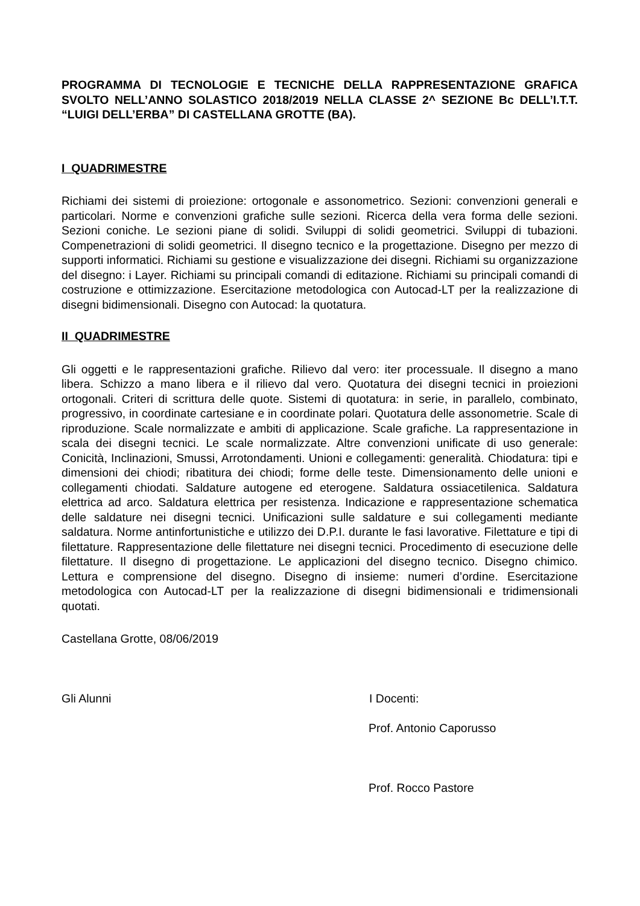PROGRAMMA DI TECNOLOGIE E TECNICHE DELLA RAPPRESENTAZIONE GRAFICA SVOLTO NELL’ANNO SOLASTICO 2018/2019 NELLA CLASSE 2^ SEZIONE Bc DELL’I.T.T. “LUIGI DELL’ERBA” DI CASTELLANA GROTTE (BA).
I QUADRIMESTRE
Richiami dei sistemi di proiezione: ortogonale e assonometrico. Sezioni: convenzioni generali e particolari. Norme e convenzioni grafiche sulle sezioni. Ricerca della vera forma delle sezioni. Sezioni coniche. Le sezioni piane di solidi. Sviluppi di solidi geometrici. Sviluppi di tubazioni. Compenetrazioni di solidi geometrici. Il disegno tecnico e la progettazione. Disegno per mezzo di supporti informatici. Richiami su gestione e visualizzazione dei disegni. Richiami su organizzazione del disegno: i Layer. Richiami su principali comandi di editazione. Richiami su principali comandi di costruzione e ottimizzazione. Esercitazione metodologica con Autocad-LT per la realizzazione di disegni bidimensionali. Disegno con Autocad: la quotatura.
II QUADRIMESTRE
Gli oggetti e le rappresentazioni grafiche. Rilievo dal vero: iter processuale. Il disegno a mano libera. Schizzo a mano libera e il rilievo dal vero. Quotatura dei disegni tecnici in proiezioni ortogonali. Criteri di scrittura delle quote. Sistemi di quotatura: in serie, in parallelo, combinato, progressivo, in coordinate cartesiane e in coordinate polari. Quotatura delle assonometrie. Scale di riproduzione. Scale normalizzate e ambiti di applicazione. Scale grafiche. La rappresentazione in scala dei disegni tecnici. Le scale normalizzate. Altre convenzioni unificate di uso generale: Conicità, Inclinazioni, Smussi, Arrotondamenti. Unioni e collegamenti: generalità. Chiodatura: tipi e dimensioni dei chiodi; ribatitura dei chiodi; forme delle teste. Dimensionamento delle unioni e collegamenti chiodati. Saldature autogene ed eterogene. Saldatura ossiacetilenica. Saldatura elettrica ad arco. Saldatura elettrica per resistenza. Indicazione e rappresentazione schematica delle saldature nei disegni tecnici. Unificazioni sulle saldature e sui collegamenti mediante saldatura. Norme antinfortunistiche e utilizzo dei D.P.I. durante le fasi lavorative. Filettature e tipi di filettature. Rappresentazione delle filettature nei disegni tecnici. Procedimento di esecuzione delle filettature. Il disegno di progettazione. Le applicazioni del disegno tecnico. Disegno chimico. Lettura e comprensione del disegno. Disegno di insieme: numeri d’ordine. Esercitazione metodologica con Autocad-LT per la realizzazione di disegni bidimensionali e tridimensionali quotati.
Castellana Grotte, 08/06/2019
Gli Alunni I Docenti:
Prof. Antonio Caporusso
Prof. Rocco Pastore